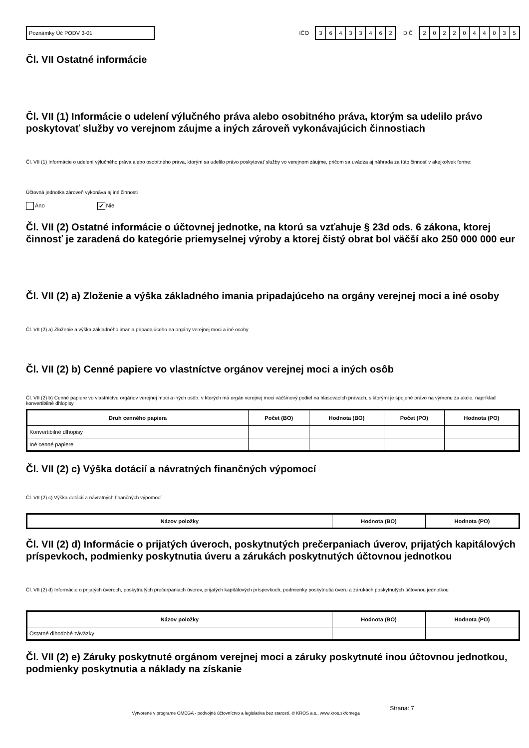Poznámky Úč PODV 3-01
IČO
36433462
DIČ
2022044035
Čl. VII Ostatné informácie
Čl. VII (1) Informácie o udelení výlučného práva alebo osobitného práva, ktorým sa udelilo právo poskytovať služby vo verejnom záujme a iných zároveň vykonávajúcich činnostiach
Čl. VII (1) Informácie o udelení výlučného práva alebo osobitného práva, ktorým sa udelilo právo poskytovať služby vo verejnom záujme, pričom sa uvádza aj náhrada za túto činnosť v akejkoľvek forme:
Účtovná jednotka zároveň vykonáva aj iné činnosti
Áno ✔ Nie
Čl. VII (2) Ostatné informácie o účtovnej jednotke, na ktorú sa vzťahuje § 23d ods. 6 zákona, ktorej činnosť je zaradená do kategórie priemyselnej výroby a ktorej čistý obrat bol väčší ako 250 000 000 eur
Čl. VII (2) a) Zloženie a výška základného imania pripadajúceho na orgány verejnej moci a iné osoby
Čl. VII (2) a) Zloženie a výška základného imania pripadajúceho na orgány verejnej moci a iné osoby
Čl. VII (2) b) Cenné papiere vo vlastníctve orgánov verejnej moci a iných osôb
Čl. VII (2) b) Cenné papiere vo vlastníctve orgánov verejnej moci a iných osôb, v ktorých má orgán verejnej moci väčšinový podiel na hlasovacích právach, s ktorými je spojené právo na výmenu za akcie, napríklad konvertibilné dhlopisy
| Druh cenného papiera | Počet (BO) | Hodnota (BO) | Počet (PO) | Hodnota (PO) |
| --- | --- | --- | --- | --- |
| Konvertibilné dlhopisy | | | | |
| Iné cenné papiere | | | | |
Čl. VII (2) c) Výška dotácií a návratných finančných výpomocí
Čl. VII (2) c) Výška dotácií a návratných finančných výpomocí
| Názov položky | Hodnota (BO) | Hodnota (PO) |
| --- | --- | --- |
Čl. VII (2) d) Informácie o prijatých úveroch, poskytnutých prečerpaniach úverov, prijatých kapitálových príspevkoch, podmienky poskytnutia úveru a zárukách poskytnutých účtovnou jednotkou
Čl. VII (2) d) Informácie o prijatých úveroch, poskytnutých prečerpaniach úverov, prijatých kapitálových príspevkoch, podmienky poskytnutia úveru a zárukách poskytnutých účtovnou jednotkou
| Názov položky | Hodnota (BO) | Hodnota (PO) |
| --- | --- | --- |
| Ostatné dlhodobé záväzky | | |
Čl. VII (2) e) Záruky poskytnuté orgánom verejnej moci a záruky poskytnuté inou účtovnou jednotkou, podmienky poskytnutia a náklady na získanie
Vytvorené v programe OMEGA - podvojné účtovníctvo a legislatíva bez starostí. © KROS a.s., www.kros.sk/omega Strana: 7